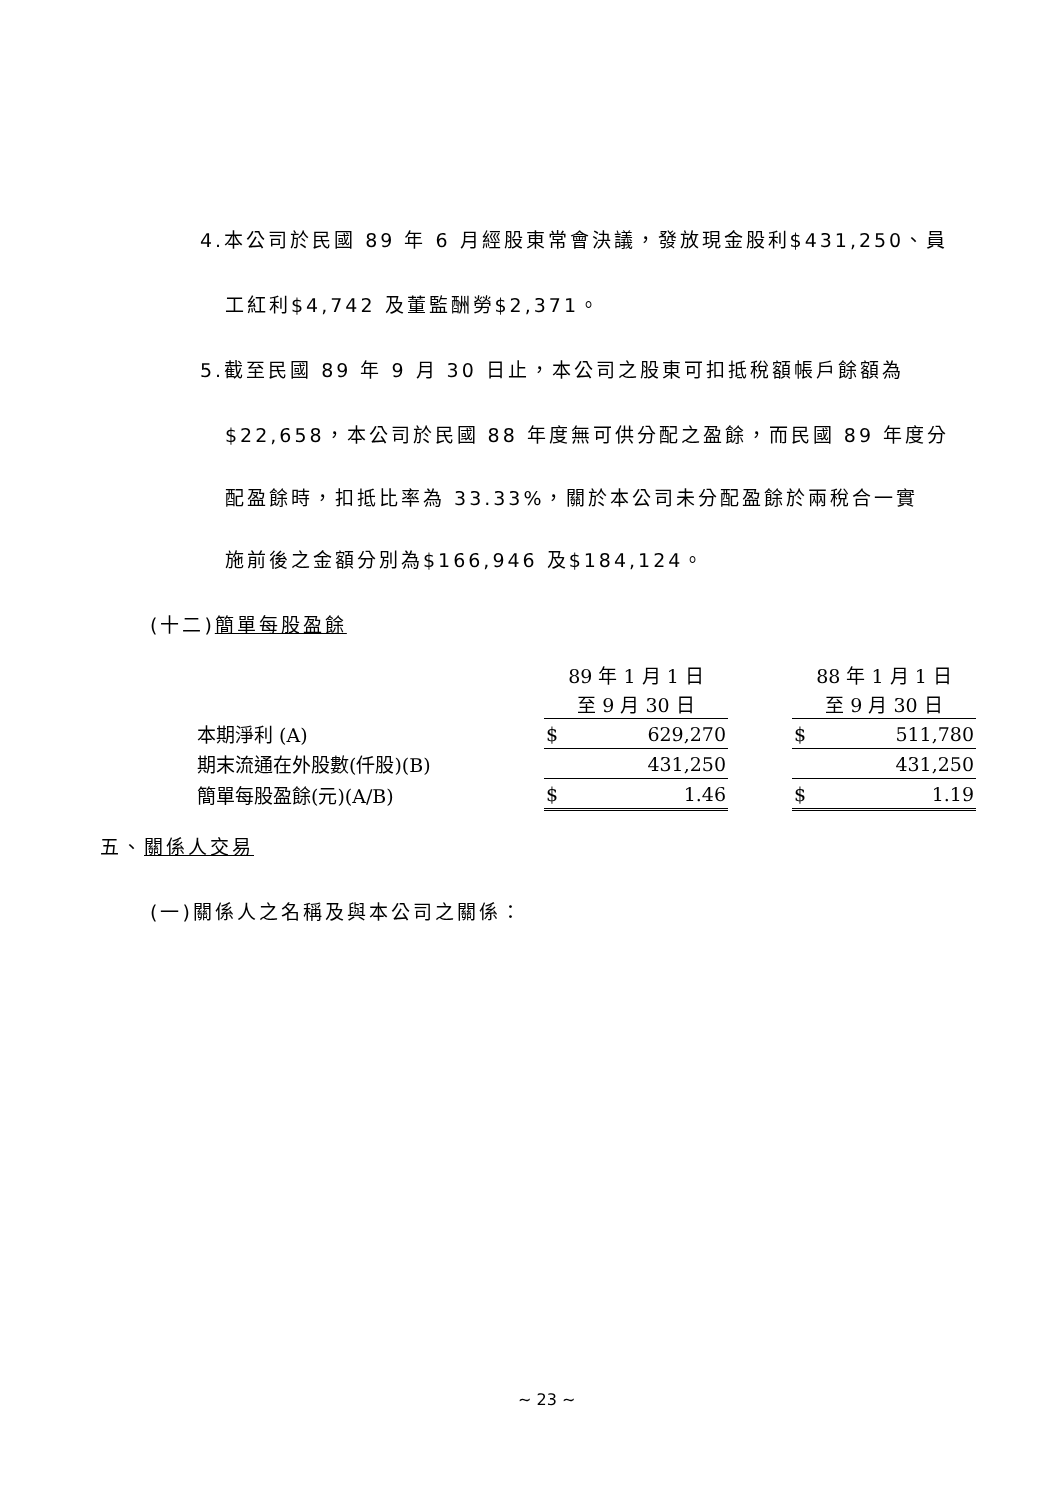4.本公司於民國 89 年 6 月經股東常會決議，發放現金股利$431,250、員
工紅利$4,742 及董監酬勞$2,371。
5.截至民國 89 年 9 月 30 日止，本公司之股東可扣抵稅額帳戶餘額為
$22,658，本公司於民國 88 年度無可供分配之盈餘，而民國 89 年度分
配盈餘時，扣抵比率為 33.33%，關於本公司未分配盈餘於兩稅合一實
施前後之金額分別為$166,946 及$184,124。
(十二)簡單每股盈餘
| | 89 年 1 月 1 日 | | | 88 年 1 月 1 日 | |
| | 至 9 月 30 日 | | | 至 9 月 30 日 | |
| 本期淨利 (A) | $ | 629,270 | | $ | 511,780 |
| 期末流通在外股數(仟股)(B) | | 431,250 | | | 431,250 |
| 簡單每股盈餘(元)(A/B) | $ | 1.46 | | $ | 1.19 |
五、關係人交易
(一)關係人之名稱及與本公司之關係：
~ 23 ~